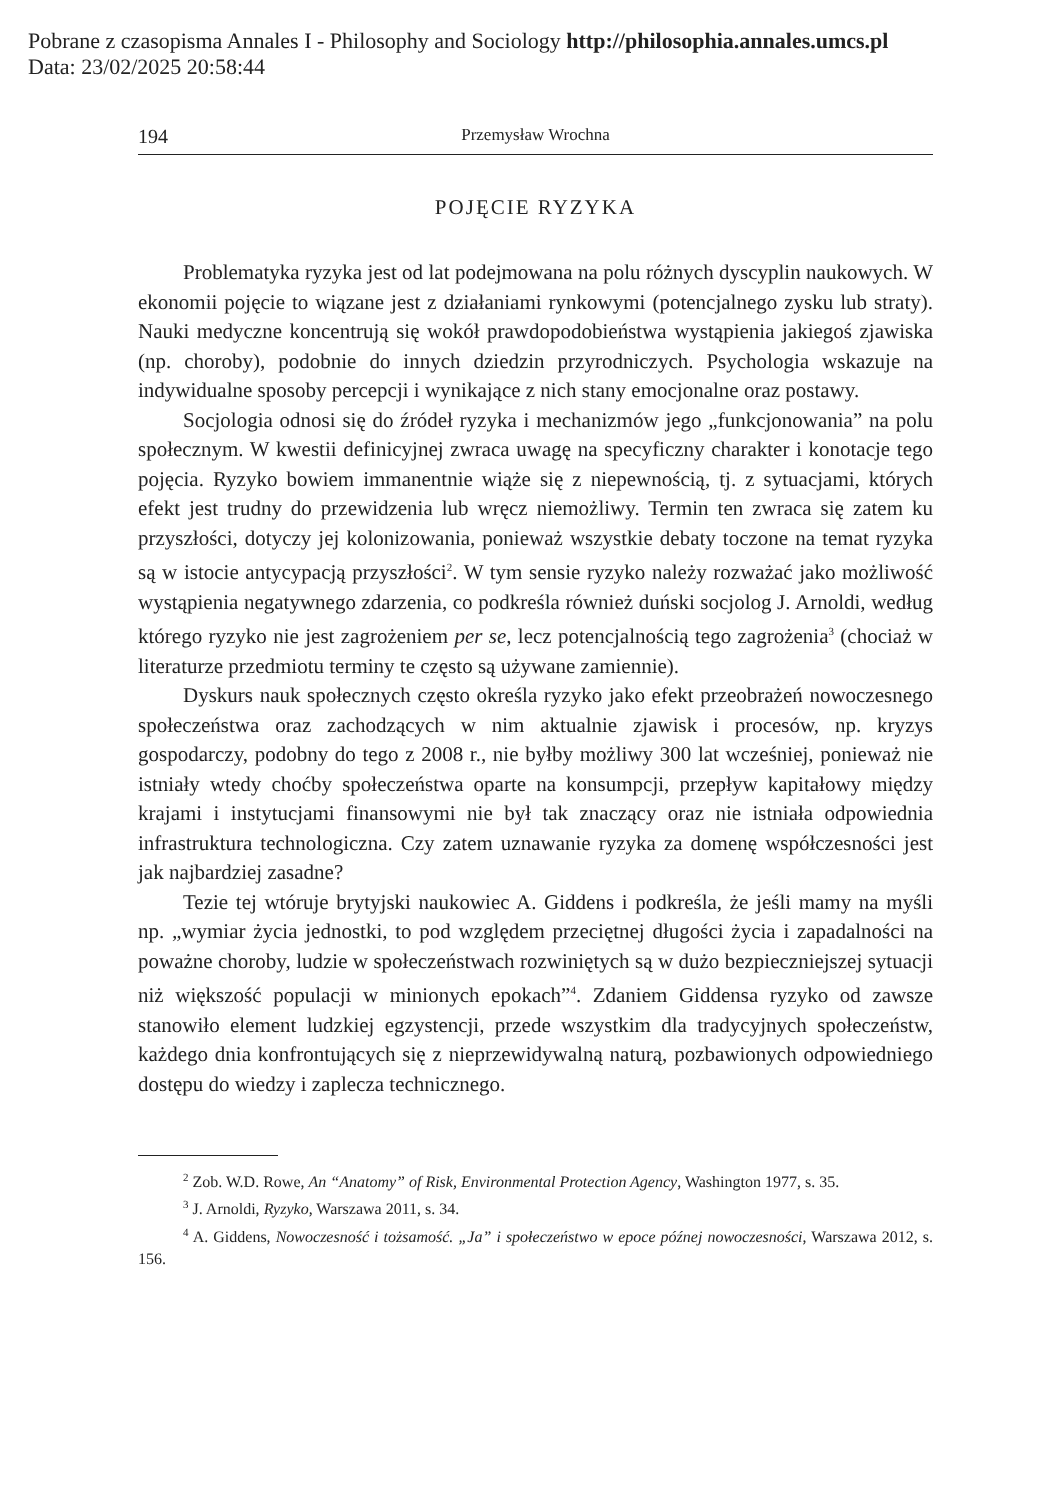Pobrane z czasopisma Annales I - Philosophy and Sociology http://philosophia.annales.umcs.pl
Data: 23/02/2025 20:58:44
194 Przemysław Wrochna
POJĘCIE RYZYKA
Problematyka ryzyka jest od lat podejmowana na polu różnych dyscyplin naukowych. W ekonomii pojęcie to wiązane jest z działaniami rynkowymi (potencjalnego zysku lub straty). Nauki medyczne koncentrują się wokół prawdopodobieństwa wystąpienia jakiegoś zjawiska (np. choroby), podobnie do innych dziedzin przyrodniczych. Psychologia wskazuje na indywidualne sposoby percepcji i wynikające z nich stany emocjonalne oraz postawy.
Socjologia odnosi się do źródeł ryzyka i mechanizmów jego „funkcjonowania” na polu społecznym. W kwestii definicyjnej zwraca uwagę na specyficzny charakter i konotacje tego pojęcia. Ryzyko bowiem immanentnie wiąże się z niepewnością, tj. z sytuacjami, których efekt jest trudny do przewidzenia lub wręcz niemożliwy. Termin ten zwraca się zatem ku przyszłości, dotyczy jej kolonizowania, ponieważ wszystkie debaty toczone na temat ryzyka są w istocie antycypacją przyszłości<sup>2</sup>. W tym sensie ryzyko należy rozważać jako możliwość wystąpienia negatywnego zdarzenia, co podkreśla również duński socjolog J. Arnoldi, według którego ryzyko nie jest zagrożeniem per se, lecz potencjalnością tego zagrożenia<sup>3</sup> (chociaż w literaturze przedmiotu terminy te często są używane zamiennie).
Dyskurs nauk społecznych często określa ryzyko jako efekt przeobrażeń nowoczesnego społeczeństwa oraz zachodzących w nim aktualnie zjawisk i procesów, np. kryzys gospodarczy, podobny do tego z 2008 r., nie byłby możliwy 300 lat wcześniej, ponieważ nie istniały wtedy choćby społeczeństwa oparte na konsumpcji, przepływ kapitałowy między krajami i instytucjami finansowymi nie był tak znaczący oraz nie istniała odpowiednia infrastruktura technologiczna. Czy zatem uznawanie ryzyka za domenę współczesności jest jak najbardziej zasadne?
Tezie tej wtóruje brytyjski naukowiec A. Giddens i podkreśla, że jeśli mamy na myśli np. „wymiar życia jednostki, to pod względem przeciętnej długości życia i zapadalności na poważne choroby, ludzie w społeczeństwach rozwiniętych są w dużo bezpieczniejszej sytuacji niż większość populacji w minionych epokach”<sup>4</sup>. Zdaniem Giddensa ryzyko od zawsze stanowiło element ludzkiej egzystencji, przede wszystkim dla tradycyjnych społeczeństw, każdego dnia konfrontujących się z nieprzewidywalną naturą, pozbawionych odpowiedniego dostępu do wiedzy i zaplecza technicznego.
<sup>2</sup> Zob. W.D. Rowe, An “Anatomy” of Risk, Environmental Protection Agency, Washington 1977, s. 35.
<sup>3</sup> J. Arnoldi, Ryzyko, Warszawa 2011, s. 34.
<sup>4</sup> A. Giddens, Nowoczesność i tożsamość. „Ja” i społeczeństwo w epoce późnej nowoczesności, Warszawa 2012, s. 156.